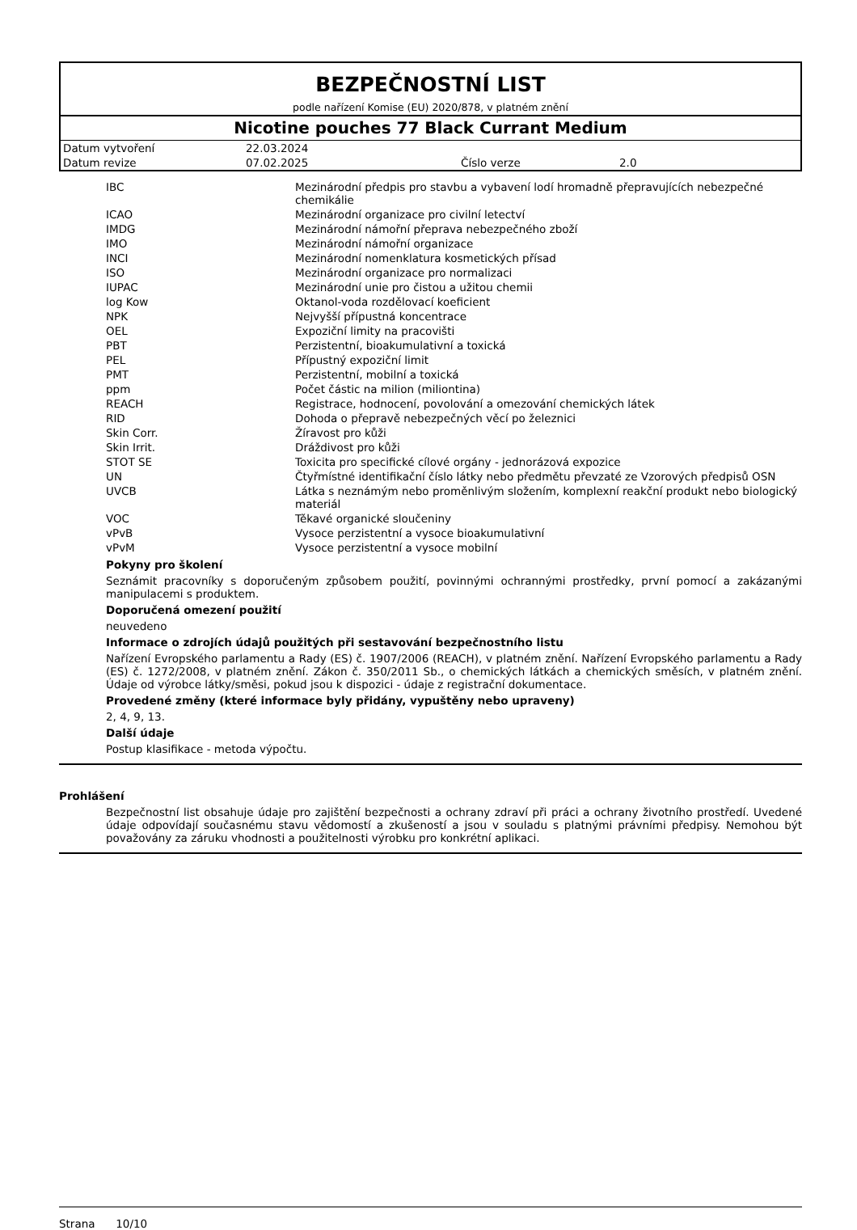BEZPEČNOSTNÍ LIST
podle nařízení Komise (EU) 2020/878, v platném znění
Nicotine pouches 77 Black Currant Medium
| Datum vytvoření | 22.03.2024 | | |
| Datum revize | 07.02.2025 | Číslo verze | 2.0 |
| IBC | Mezinárodní předpis pro stavbu a vybavení lodí hromadně přepravujících nebezpečné chemikálie |
| ICAO | Mezinárodní organizace pro civilní letectví |
| IMDG | Mezinárodní námořní přeprava nebezpečného zboží |
| IMO | Mezinárodní námořní organizace |
| INCI | Mezinárodní nomenklatura kosmetických přísad |
| ISO | Mezinárodní organizace pro normalizaci |
| IUPAC | Mezinárodní unie pro čistou a užitou chemii |
| log Kow | Oktanol-voda rozdělovací koeficient |
| NPK | Nejvyšší přípustná koncentrace |
| OEL | Expoziční limity na pracovišti |
| PBT | Perzistentní, bioakumulativní a toxická |
| PEL | Přípustný expoziční limit |
| PMT | Perzistentní, mobilní a toxická |
| ppm | Počet částic na milion (miliontina) |
| REACH | Registrace, hodnocení, povolování a omezování chemických látek |
| RID | Dohoda o přepravě nebezpečných věcí po železnici |
| Skin Corr. | Žíravost pro kůži |
| Skin Irrit. | Dráždivost pro kůži |
| STOT SE | Toxicita pro specifické cílové orgány - jednorázová expozice |
| UN | Čtyřmístné identifikační číslo látky nebo předmětu převzaté ze Vzorových předpisů OSN |
| UVCB | Látka s neznámým nebo proměnlivým složením, komplexní reakční produkt nebo biologický materiál |
| VOC | Těkavé organické sloučeniny |
| vPvB | Vysoce perzistentní a vysoce bioakumulativní |
| vPvM | Vysoce perzistentní a vysoce mobilní |
Pokyny pro školení
Seznámit pracovníky s doporučeným způsobem použití, povinnými ochrannými prostředky, první pomocí a zakázanými manipulacemi s produktem.
Doporučená omezení použití
neuvedeno
Informace o zdrojích údajů použitých při sestavování bezpečnostního listu
Nařízení Evropského parlamentu a Rady (ES) č. 1907/2006 (REACH), v platném znění. Nařízení Evropského parlamentu a Rady (ES) č. 1272/2008, v platném znění. Zákon č. 350/2011 Sb., o chemických látkách a chemických směsích, v platném znění. Údaje od výrobce látky/směsi, pokud jsou k dispozici - údaje z registrační dokumentace.
Provedené změny (které informace byly přidány, vypuštěny nebo upraveny)
2, 4, 9, 13.
Další údaje
Postup klasifikace - metoda výpočtu.
Prohlášení
Bezpečnostní list obsahuje údaje pro zajištění bezpečnosti a ochrany zdraví při práci a ochrany životního prostředí. Uvedené údaje odpovídají současnému stavu vědomostí a zkušeností a jsou v souladu s platnými právními předpisy. Nemohou být považovány za záruku vhodnosti a použitelnosti výrobku pro konkrétní aplikaci.
Strana 10/10